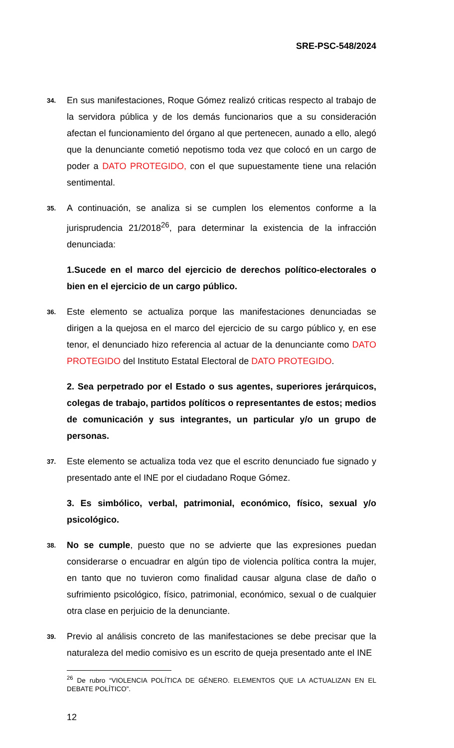SRE-PSC-548/2024
34.
En sus manifestaciones, Roque Gómez realizó criticas respecto al trabajo de la servidora pública y de los demás funcionarios que a su consideración afectan el funcionamiento del órgano al que pertenecen, aunado a ello, alegó que la denunciante cometió nepotismo toda vez que colocó en un cargo de poder a DATO PROTEGIDO, con el que supuestamente tiene una relación sentimental.
35.
A continuación, se analiza si se cumplen los elementos conforme a la jurisprudencia 21/2018<sup>26</sup>, para determinar la existencia de la infracción denunciada:
1.Sucede en el marco del ejercicio de derechos político-electorales o bien en el ejercicio de un cargo público.
36.
Este elemento se actualiza porque las manifestaciones denunciadas se dirigen a la quejosa en el marco del ejercicio de su cargo público y, en ese tenor, el denunciado hizo referencia al actuar de la denunciante como DATO PROTEGIDO del Instituto Estatal Electoral de DATO PROTEGIDO.
2. Sea perpetrado por el Estado o sus agentes, superiores jerárquicos, colegas de trabajo, partidos políticos o representantes de estos; medios de comunicación y sus integrantes, un particular y/o un grupo de personas.
37.
Este elemento se actualiza toda vez que el escrito denunciado fue signado y presentado ante el INE por el ciudadano Roque Gómez.
3. Es simbólico, verbal, patrimonial, económico, físico, sexual y/o psicológico.
38.
No se cumple, puesto que no se advierte que las expresiones puedan considerarse o encuadrar en algún tipo de violencia política contra la mujer, en tanto que no tuvieron como finalidad causar alguna clase de daño o sufrimiento psicológico, físico, patrimonial, económico, sexual o de cualquier otra clase en perjuicio de la denunciante.
39.
Previo al análisis concreto de las manifestaciones se debe precisar que la naturaleza del medio comisivo es un escrito de queja presentado ante el INE
<sup>26</sup> De rubro “VIOLENCIA POLÍTICA DE GÉNERO. ELEMENTOS QUE LA ACTUALIZAN EN EL DEBATE POLÍTICO”.
12